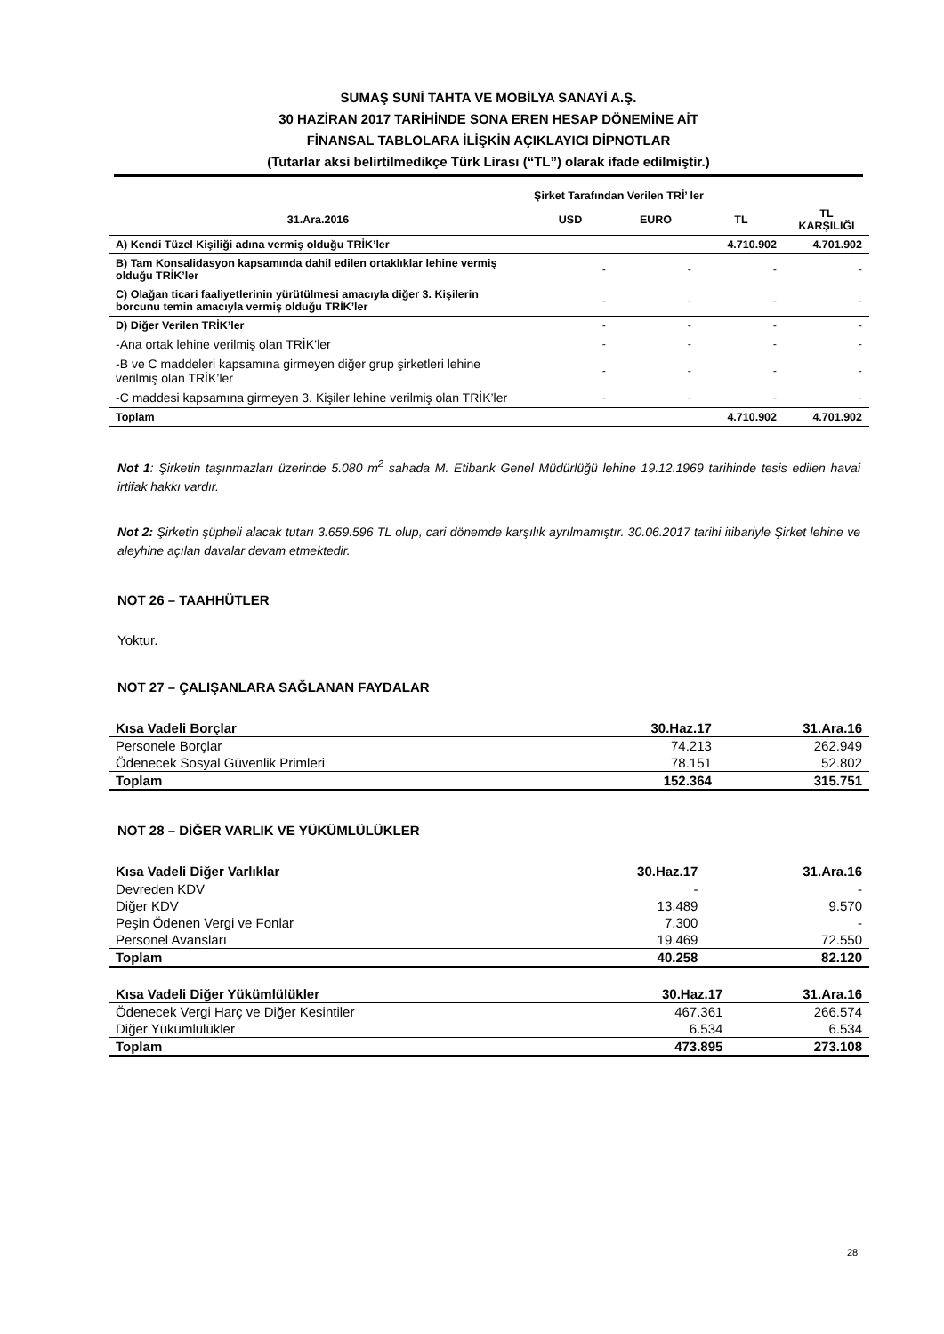SUMAŞ SUNİ TAHTA VE MOBİLYA SANAYİ A.Ş.
30 HAZİRAN 2017 TARİHİNDE SONA EREN HESAP DÖNEMİNE AİT
FİNANSAL TABLOLARA İLİŞKİN AÇIKLAYICI DİPNOTLAR
(Tutarlar aksi belirtilmedikçe Türk Lirası (“TL”) olarak ifade edilmiştir.)
| Şirket Tarafından Verilen TRİ’ ler | | | | |
| --- | --- | --- | --- | --- |
| 31.Ara.2016 | USD | EURO | TL | TL KARŞILIĞI |
| A) Kendi Tüzel Kişiliği adına vermiş olduğu TRİK’ler | | | 4.710.902 | 4.701.902 |
| B) Tam Konsalidasyon kapsamında dahil edilen ortaklıklar lehine vermiş olduğu TRİK’ler | - | - | - | - |
| C) Olağan ticari faaliyetlerinin yürütülmesi amacıyla diğer 3. Kişilerin borcunu temin amacıyla vermiş olduğu TRİK’ler | - | - | - | - |
| D) Diğer Verilen TRİK’ler | - | - | - | - |
| -Ana ortak lehine verilmiş olan TRİK’ler | - | - | - | - |
| -B ve C maddeleri kapsamına girmeyen diğer grup şirketleri lehine verilmiş olan TRİK’ler | - | - | - | - |
| -C maddesi kapsamına girmeyen 3. Kişiler lehine verilmiş olan TRİK’ler | - | - | - | - |
| Toplam | | | 4.710.902 | 4.701.902 |
Not 1: Şirketin taşınmazları üzerinde 5.080 m<sup>2</sup> sahada M. Etibank Genel Müdürlüğü lehine 19.12.1969 tarihinde tesis edilen havai irtifak hakkı vardır.
Not 2: Şirketin şüpheli alacak tutarı 3.659.596 TL olup, cari dönemde karşılık ayrılmamıştır. 30.06.2017 tarihi itibariyle Şirket lehine ve aleyhine açılan davalar devam etmektedir.
NOT 26 – TAAHHÜTLER
Yoktur.
NOT 27 – ÇALIŞANLARA SAĞLANAN FAYDALAR
| Kısa Vadeli Borçlar | 30.Haz.17 | 31.Ara.16 |
| --- | --- | --- |
| Personele Borçlar | 74.213 | 262.949 |
| Ödenecek Sosyal Güvenlik Primleri | 78.151 | 52.802 |
| Toplam | 152.364 | 315.751 |
NOT 28 – DİĞER VARLIK VE YÜKÜMLÜLÜKLER
| Kısa Vadeli Diğer Varlıklar | 30.Haz.17 | 31.Ara.16 |
| --- | --- | --- |
| Devreden KDV | - | - |
| Diğer KDV | 13.489 | 9.570 |
| Peşin Ödenen Vergi ve Fonlar | 7.300 | - |
| Personel Avansları | 19.469 | 72.550 |
| Toplam | 40.258 | 82.120 |
| Kısa Vadeli Diğer Yükümlülükler | 30.Haz.17 | 31.Ara.16 |
| --- | --- | --- |
| Ödenecek Vergi Harç ve Diğer Kesintiler | 467.361 | 266.574 |
| Diğer Yükümlülükler | 6.534 | 6.534 |
| Toplam | 473.895 | 273.108 |
28